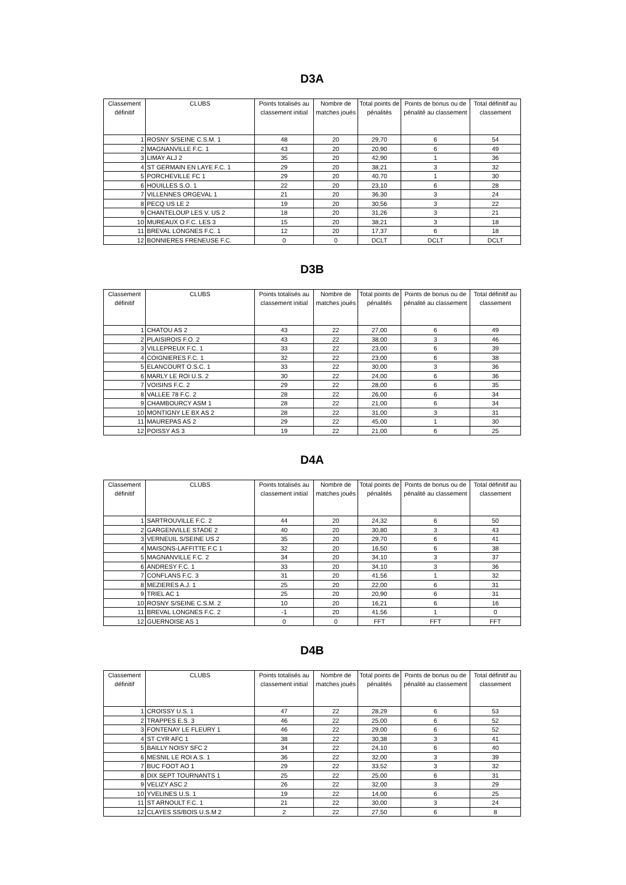D3A
| Classement définitif | CLUBS | Points totalisés au classement initial | Nombre de matches joués | Total points de pénalités | Points de bonus ou de pénalité au classement | Total définitif au classement |
| --- | --- | --- | --- | --- | --- | --- |
| 1 | ROSNY S/SEINE C.S.M. 1 | 48 | 20 | 29,70 | 6 | 54 |
| 2 | MAGNANVILLE F.C. 1 | 43 | 20 | 20,90 | 6 | 49 |
| 3 | LIMAY ALJ 2 | 35 | 20 | 42,90 | 1 | 36 |
| 4 | ST GERMAIN EN LAYE F.C. 1 | 29 | 20 | 38,21 | 3 | 32 |
| 5 | PORCHEVILLE FC 1 | 29 | 20 | 40,70 | 1 | 30 |
| 6 | HOUILLES S.O. 1 | 22 | 20 | 23,10 | 6 | 28 |
| 7 | VILLENNES ORGEVAL 1 | 21 | 20 | 36,30 | 3 | 24 |
| 8 | PECQ US LE 2 | 19 | 20 | 30,56 | 3 | 22 |
| 9 | CHANTELOUP LES V. US 2 | 18 | 20 | 31,26 | 3 | 21 |
| 10 | MUREAUX O.F.C. LES 3 | 15 | 20 | 38,21 | 3 | 18 |
| 11 | BREVAL LONGNES F.C. 1 | 12 | 20 | 17,37 | 6 | 18 |
| 12 | BONNIERES FRENEUSE F.C. | 0 | 0 | DCLT | DCLT | DCLT |
D3B
| Classement définitif | CLUBS | Points totalisés au classement initial | Nombre de matches joués | Total points de pénalités | Points de bonus ou de pénalité au classement | Total définitif au classement |
| --- | --- | --- | --- | --- | --- | --- |
| 1 | CHATOU AS 2 | 43 | 22 | 27,00 | 6 | 49 |
| 2 | PLAISIROIS F.O. 2 | 43 | 22 | 38,00 | 3 | 46 |
| 3 | VILLEPREUX F.C. 1 | 33 | 22 | 23,00 | 6 | 39 |
| 4 | COIGNIERES F.C. 1 | 32 | 22 | 23,00 | 6 | 38 |
| 5 | ELANCOURT O.S.C. 1 | 33 | 22 | 30,00 | 3 | 36 |
| 6 | MARLY LE ROI U.S. 2 | 30 | 22 | 24,00 | 6 | 36 |
| 7 | VOISINS F.C. 2 | 29 | 22 | 28,00 | 6 | 35 |
| 8 | VALLEE 78 F.C. 2 | 28 | 22 | 26,00 | 6 | 34 |
| 9 | CHAMBOURCY ASM 1 | 28 | 22 | 21,00 | 6 | 34 |
| 10 | MONTIGNY LE BX AS 2 | 28 | 22 | 31,00 | 3 | 31 |
| 11 | MAUREPAS AS 2 | 29 | 22 | 45,00 | 1 | 30 |
| 12 | POISSY AS 3 | 19 | 22 | 21,00 | 6 | 25 |
D4A
| Classement définitif | CLUBS | Points totalisés au classement initial | Nombre de matches joués | Total points de pénalités | Points de bonus ou de pénalité au classement | Total définitif au classement |
| --- | --- | --- | --- | --- | --- | --- |
| 1 | SARTROUVILLE F.C. 2 | 44 | 20 | 24,32 | 6 | 50 |
| 2 | GARGENVILLE STADE 2 | 40 | 20 | 30,80 | 3 | 43 |
| 3 | VERNEUIL S/SEINE US 2 | 35 | 20 | 29,70 | 6 | 41 |
| 4 | MAISONS-LAFFITTE F.C 1 | 32 | 20 | 16,50 | 6 | 38 |
| 5 | MAGNANVILLE F.C. 2 | 34 | 20 | 34,10 | 3 | 37 |
| 6 | ANDRESY F.C. 1 | 33 | 20 | 34,10 | 3 | 36 |
| 7 | CONFLANS F.C. 3 | 31 | 20 | 41,56 | 1 | 32 |
| 8 | MEZIERES A.J. 1 | 25 | 20 | 22,00 | 6 | 31 |
| 9 | TRIEL AC 1 | 25 | 20 | 20,90 | 6 | 31 |
| 10 | ROSNY S/SEINE C.S.M. 2 | 10 | 20 | 16,21 | 6 | 16 |
| 11 | BREVAL LONGNES F.C. 2 | -1 | 20 | 41,56 | 1 | 0 |
| 12 | GUERNOISE AS 1 | 0 | 0 | FFT | FFT | FFT |
D4B
| Classement définitif | CLUBS | Points totalisés au classement initial | Nombre de matches joués | Total points de pénalités | Points de bonus ou de pénalité au classement | Total définitif au classement |
| --- | --- | --- | --- | --- | --- | --- |
| 1 | CROISSY U.S. 1 | 47 | 22 | 28,29 | 6 | 53 |
| 2 | TRAPPES E.S. 3 | 46 | 22 | 25,00 | 6 | 52 |
| 3 | FONTENAY LE FLEURY 1 | 46 | 22 | 29,00 | 6 | 52 |
| 4 | ST CYR AFC 1 | 38 | 22 | 30,38 | 3 | 41 |
| 5 | BAILLY NOISY SFC 2 | 34 | 22 | 24,10 | 6 | 40 |
| 6 | MESNIL LE ROI A.S. 1 | 36 | 22 | 32,00 | 3 | 39 |
| 7 | BUC FOOT AO 1 | 29 | 22 | 33,52 | 3 | 32 |
| 8 | DIX SEPT TOURNANTS 1 | 25 | 22 | 25,00 | 6 | 31 |
| 9 | VELIZY ASC 2 | 26 | 22 | 32,00 | 3 | 29 |
| 10 | YVELINES U.S. 1 | 19 | 22 | 14,00 | 6 | 25 |
| 11 | ST ARNOULT F.C. 1 | 21 | 22 | 30,00 | 3 | 24 |
| 12 | CLAYES SS/BOIS U.S.M 2 | 2 | 22 | 27,50 | 6 | 8 |